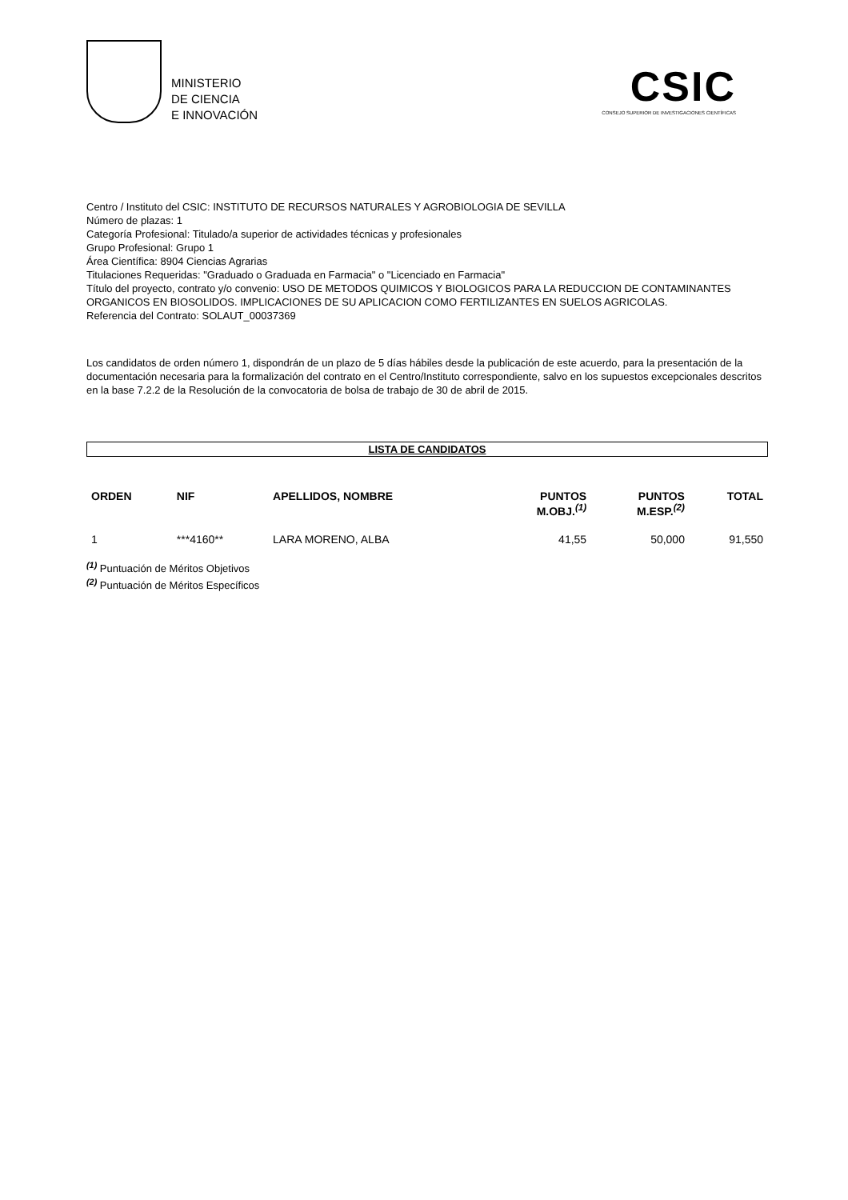MINISTERIO
DE CIENCIA
E INNOVACIÓN
CSIC
CONSEJO SUPERIOR DE INVESTIGACIONES CIENTÍFICAS
Centro / Instituto del CSIC: INSTITUTO DE RECURSOS NATURALES Y AGROBIOLOGIA DE SEVILLA
Número de plazas: 1
Categoría Profesional: Titulado/a superior de actividades técnicas y profesionales
Grupo Profesional: Grupo 1
Área Científica: 8904 Ciencias Agrarias
Titulaciones Requeridas: "Graduado o Graduada en Farmacia" o "Licenciado en Farmacia"
Título del proyecto, contrato y/o convenio: USO DE METODOS QUIMICOS Y BIOLOGICOS PARA LA REDUCCION DE CONTAMINANTES ORGANICOS EN BIOSOLIDOS. IMPLICACIONES DE SU APLICACION COMO FERTILIZANTES EN SUELOS AGRICOLAS.
Referencia del Contrato: SOLAUT_00037369
Los candidatos de orden número 1, dispondrán de un plazo de 5 días hábiles desde la publicación de este acuerdo, para la presentación de la documentación necesaria para la formalización del contrato en el Centro/Instituto correspondiente, salvo en los supuestos excepcionales descritos en la base 7.2.2 de la Resolución de la convocatoria de bolsa de trabajo de 30 de abril de 2015.
LISTA DE CANDIDATOS
| ORDEN | NIF | APELLIDOS, NOMBRE | PUNTOS M.OBJ.<sup>(1)</sup> | PUNTOS M.ESP.<sup>(2)</sup> | TOTAL |
| --- | --- | --- | --- | --- | --- |
| 1 | ***4160** | LARA MORENO, ALBA | 41,55 | 50,000 | 91,550 |
<sup>(1)</sup> Puntuación de Méritos Objetivos
<sup>(2)</sup> Puntuación de Méritos Específicos